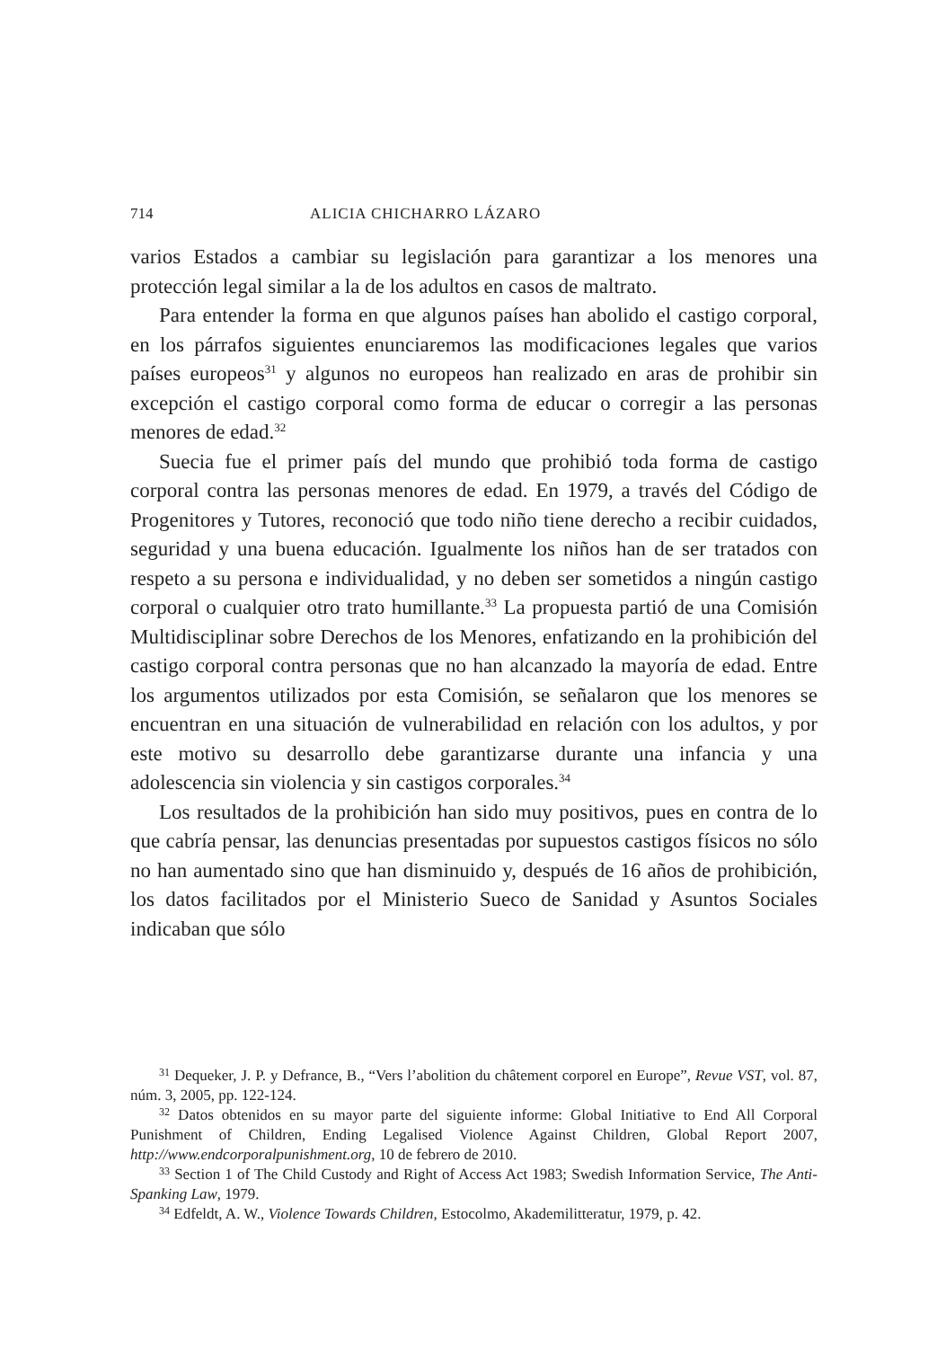714 ALICIA CHICHARRO LÁZARO
varios Estados a cambiar su legislación para garantizar a los menores una protección legal similar a la de los adultos en casos de maltrato.
Para entender la forma en que algunos países han abolido el castigo corporal, en los párrafos siguientes enunciaremos las modificaciones legales que varios países europeos<sup>31</sup> y algunos no europeos han realizado en aras de prohibir sin excepción el castigo corporal como forma de educar o corregir a las personas menores de edad.<sup>32</sup>
Suecia fue el primer país del mundo que prohibió toda forma de castigo corporal contra las personas menores de edad. En 1979, a través del Código de Progenitores y Tutores, reconoció que todo niño tiene derecho a recibir cuidados, seguridad y una buena educación. Igualmente los niños han de ser tratados con respeto a su persona e individualidad, y no deben ser sometidos a ningún castigo corporal o cualquier otro trato humillante.<sup>33</sup> La propuesta partió de una Comisión Multidisciplinar sobre Derechos de los Menores, enfatizando en la prohibición del castigo corporal contra personas que no han alcanzado la mayoría de edad. Entre los argumentos utilizados por esta Comisión, se señalaron que los menores se encuentran en una situación de vulnerabilidad en relación con los adultos, y por este motivo su desarrollo debe garantizarse durante una infancia y una adolescencia sin violencia y sin castigos corporales.<sup>34</sup>
Los resultados de la prohibición han sido muy positivos, pues en contra de lo que cabría pensar, las denuncias presentadas por supuestos castigos físicos no sólo no han aumentado sino que han disminuido y, después de 16 años de prohibición, los datos facilitados por el Ministerio Sueco de Sanidad y Asuntos Sociales indicaban que sólo
<sup>31</sup> Dequeker, J. P. y Defrance, B., “Vers l’abolition du châtement corporel en Europe”, Revue VST, vol. 87, núm. 3, 2005, pp. 122-124.
<sup>32</sup> Datos obtenidos en su mayor parte del siguiente informe: Global Initiative to End All Corporal Punishment of Children, Ending Legalised Violence Against Children, Global Report 2007, http://www.endcorporalpunishment.org, 10 de febrero de 2010.
<sup>33</sup> Section 1 of The Child Custody and Right of Access Act 1983; Swedish Information Service, The Anti-Spanking Law, 1979.
<sup>34</sup> Edfeldt, A. W., Violence Towards Children, Estocolmo, Akademilitteratur, 1979, p. 42.